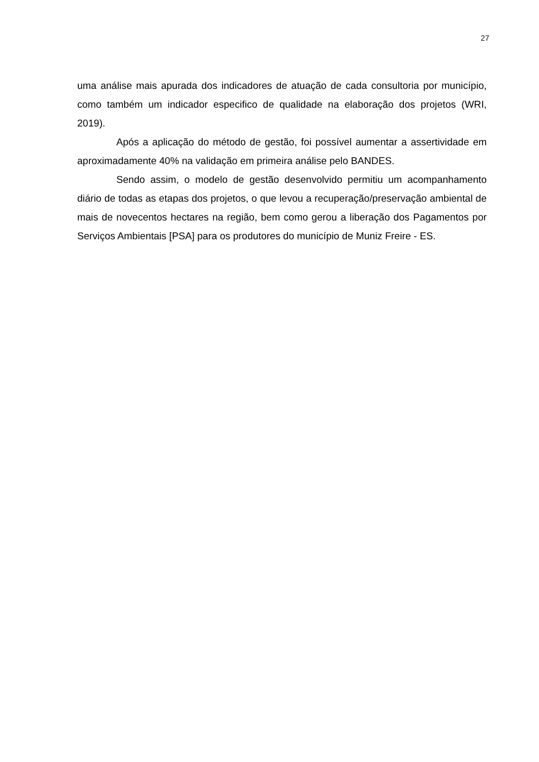27
uma análise mais apurada dos indicadores de atuação de cada consultoria por município, como também um indicador especifico de qualidade na elaboração dos projetos (WRI, 2019).
Após a aplicação do método de gestão, foi possível aumentar a assertividade em aproximadamente 40% na validação em primeira análise pelo BANDES.
Sendo assim, o modelo de gestão desenvolvido permitiu um acompanhamento diário de todas as etapas dos projetos, o que levou a recuperação/preservação ambiental de mais de novecentos hectares na região, bem como gerou a liberação dos Pagamentos por Serviços Ambientais [PSA] para os produtores do município de Muniz Freire - ES.